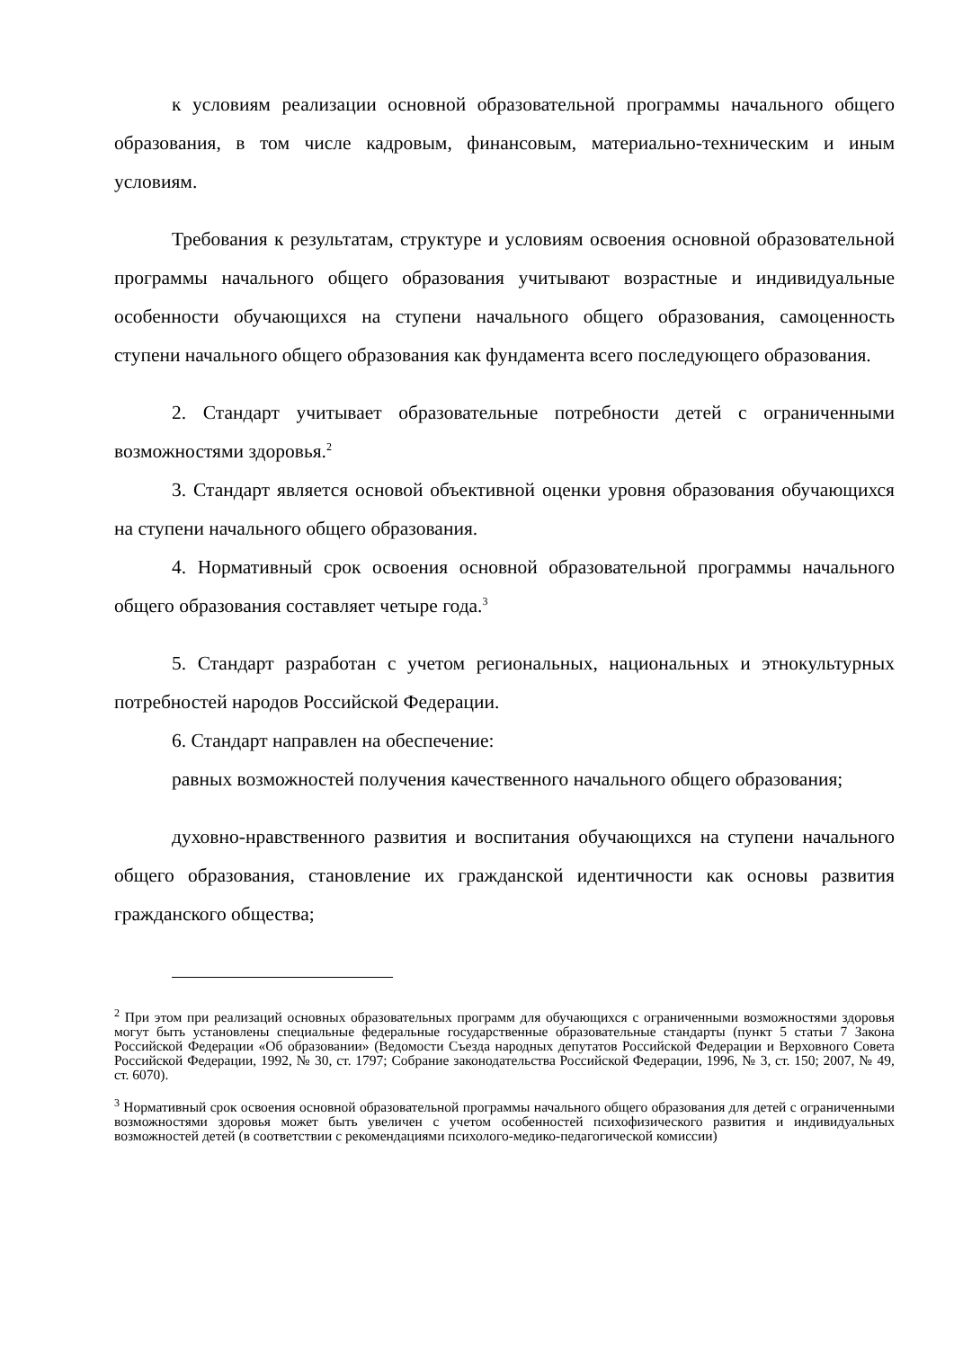к условиям реализации основной образовательной программы начального общего образования, в том числе кадровым, финансовым, материально-техническим и иным условиям.
Требования к результатам, структуре и условиям освоения основной образовательной программы начального общего образования учитывают возрастные и индивидуальные особенности обучающихся на ступени начального общего образования, самоценность ступени начального общего образования как фундамента всего последующего образования.
2. Стандарт учитывает образовательные потребности детей с ограниченными возможностями здоровья.<sup>2</sup>
3. Стандарт является основой объективной оценки уровня образования обучающихся на ступени начального общего образования.
4. Нормативный срок освоения основной образовательной программы начального общего образования составляет четыре года.<sup>3</sup>
5. Стандарт разработан с учетом региональных, национальных и этнокультурных потребностей народов Российской Федерации.
6. Стандарт направлен на обеспечение:
равных возможностей получения качественного начального общего образования;
духовно-нравственного развития и воспитания обучающихся на ступени начального общего образования, становление их гражданской идентичности как основы развития гражданского общества;
<sup>2</sup> При этом при реализаций основных образовательных программ для обучающихся с ограниченными возможностями здоровья могут быть установлены специальные федеральные государственные образовательные стандарты (пункт 5 статьи 7 Закона Российской Федерации «Об образовании» (Ведомости Съезда народных депутатов Российской Федерации и Верховного Совета Российской Федерации, 1992, № 30, ст. 1797; Собрание законодательства Российской Федерации, 1996, № 3, ст. 150; 2007, № 49, ст. 6070).
<sup>3</sup> Нормативный срок освоения основной образовательной программы начального общего образования для детей с ограниченными возможностями здоровья может быть увеличен с учетом особенностей психофизического развития и индивидуальных возможностей детей (в соответствии с рекомендациями психолого-медико-педагогической комиссии)